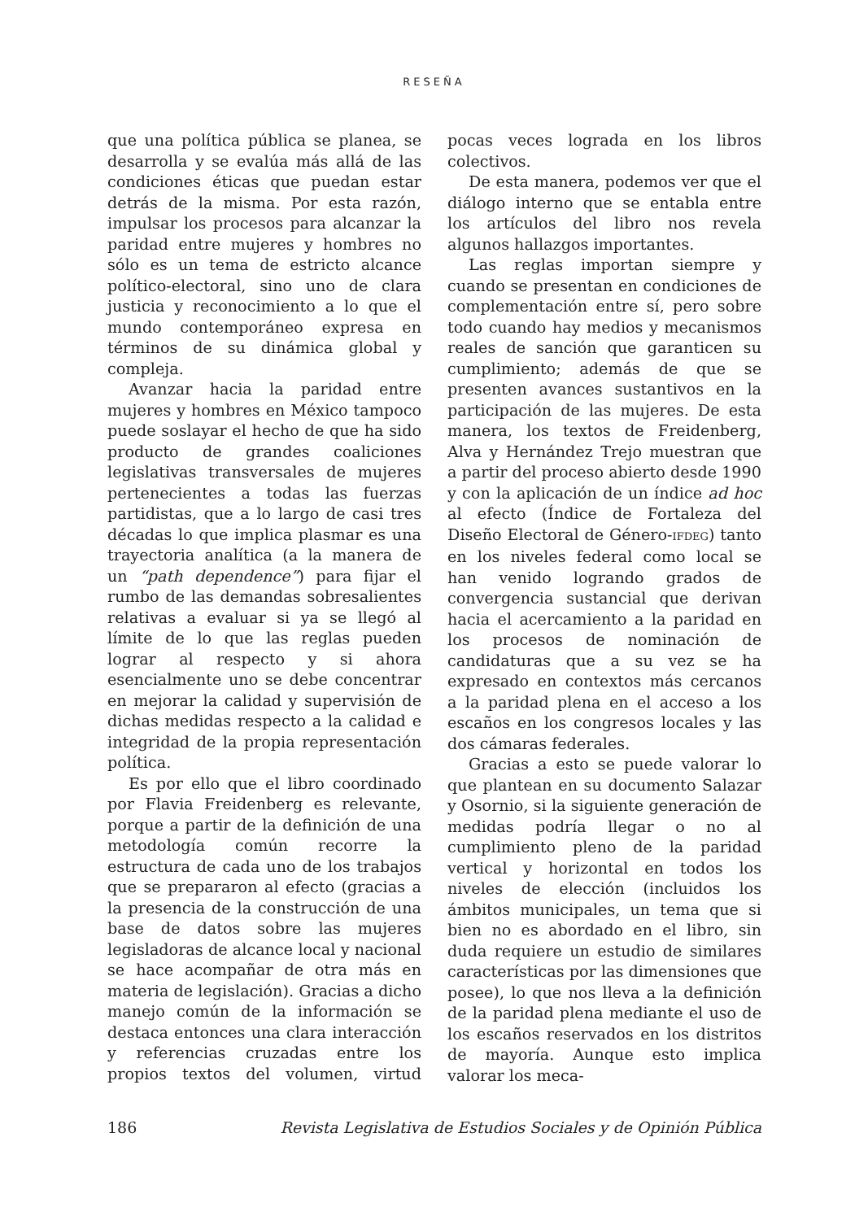RESEÑA
que una política pública se planea, se desarrolla y se evalúa más allá de las condiciones éticas que puedan estar detrás de la misma. Por esta razón, impulsar los procesos para alcanzar la paridad entre mujeres y hombres no sólo es un tema de estricto alcance político-electoral, sino uno de clara justicia y reconocimiento a lo que el mundo contemporáneo expresa en términos de su dinámica global y compleja.
Avanzar hacia la paridad entre mujeres y hombres en México tampoco puede soslayar el hecho de que ha sido producto de grandes coaliciones legislativas transversales de mujeres pertenecientes a todas las fuerzas partidistas, que a lo largo de casi tres décadas lo que implica plasmar es una trayectoria analítica (a la manera de un “path dependence”) para fijar el rumbo de las demandas sobresalientes relativas a evaluar si ya se llegó al límite de lo que las reglas pueden lograr al respecto y si ahora esencialmente uno se debe concentrar en mejorar la calidad y supervisión de dichas medidas respecto a la calidad e integridad de la propia representación política.
Es por ello que el libro coordinado por Flavia Freidenberg es relevante, porque a partir de la definición de una metodología común recorre la estructura de cada uno de los trabajos que se prepararon al efecto (gracias a la presencia de la construcción de una base de datos sobre las mujeres legisladoras de alcance local y nacional se hace acompañar de otra más en materia de legislación). Gracias a dicho manejo común de la información se destaca entonces una clara interacción y referencias cruzadas entre los propios textos del volumen, virtud pocas veces lograda en los libros colectivos.
De esta manera, podemos ver que el diálogo interno que se entabla entre los artículos del libro nos revela algunos hallazgos importantes.
Las reglas importan siempre y cuando se presentan en condiciones de complementación entre sí, pero sobre todo cuando hay medios y mecanismos reales de sanción que garanticen su cumplimiento; además de que se presenten avances sustantivos en la participación de las mujeres. De esta manera, los textos de Freidenberg, Alva y Hernández Trejo muestran que a partir del proceso abierto desde 1990 y con la aplicación de un índice ad hoc al efecto (Índice de Fortaleza del Diseño Electoral de Género-IFDEG) tanto en los niveles federal como local se han venido logrando grados de convergencia sustancial que derivan hacia el acercamiento a la paridad en los procesos de nominación de candidaturas que a su vez se ha expresado en contextos más cercanos a la paridad plena en el acceso a los escaños en los congresos locales y las dos cámaras federales.
Gracias a esto se puede valorar lo que plantean en su documento Salazar y Osornio, si la siguiente generación de medidas podría llegar o no al cumplimiento pleno de la paridad vertical y horizontal en todos los niveles de elección (incluidos los ámbitos municipales, un tema que si bien no es abordado en el libro, sin duda requiere un estudio de similares características por las dimensiones que posee), lo que nos lleva a la definición de la paridad plena mediante el uso de los escaños reservados en los distritos de mayoría. Aunque esto implica valorar los meca-
186 Revista Legislativa de Estudios Sociales y de Opinión Pública